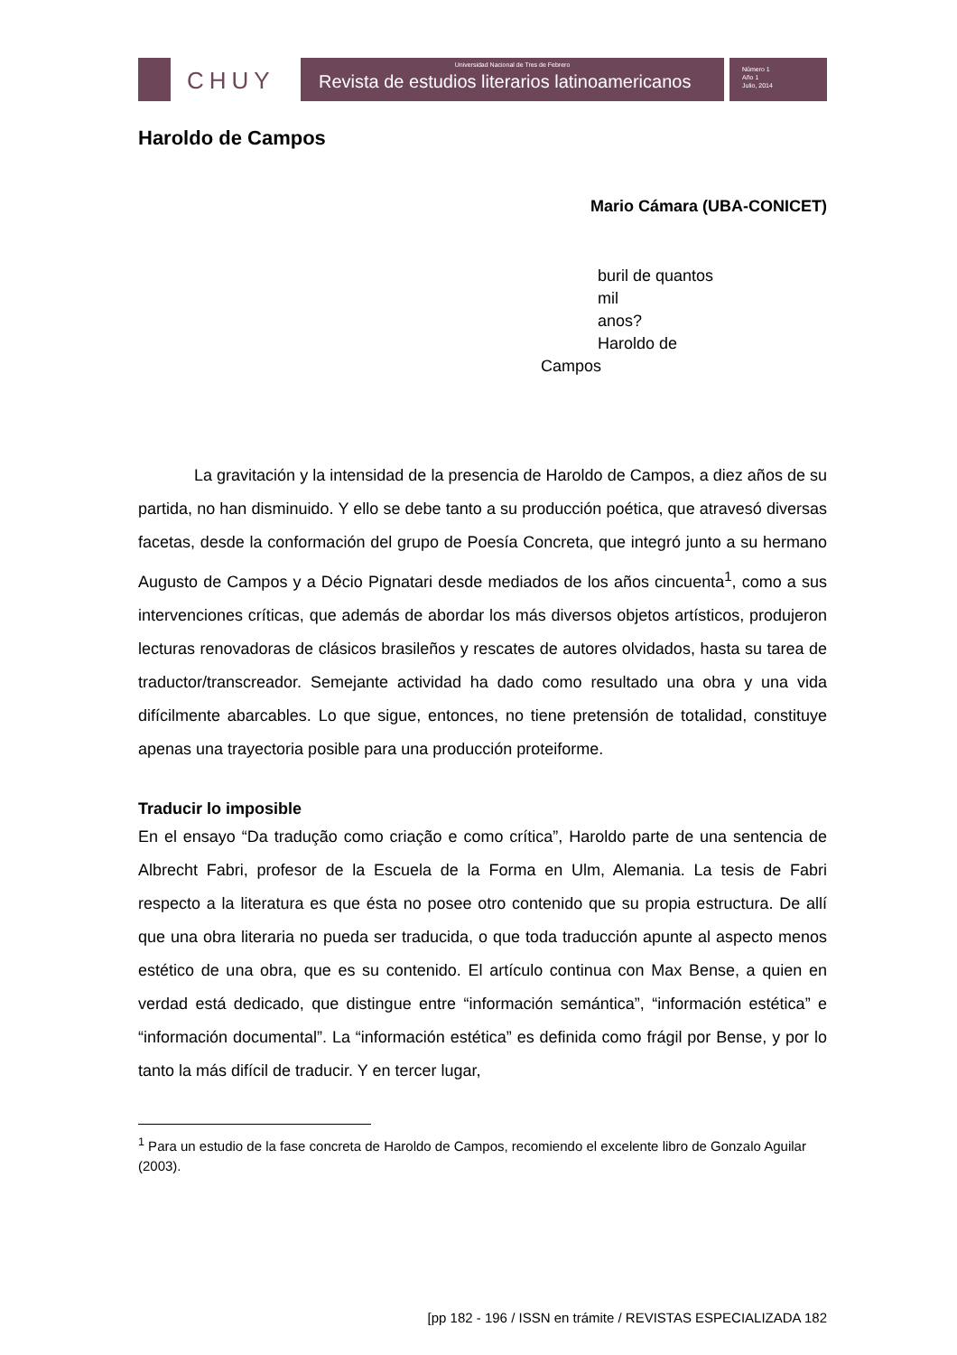CHUY
Universidad Nacional de Tres de Febrero
Revista de estudios literarios latinoamericanos
Número 1
Año 1
Julio, 2014
Haroldo de Campos
Mario Cámara (UBA-CONICET)
buril de quantos
mil
anos?
Haroldo de
Campos
La gravitación y la intensidad de la presencia de Haroldo de Campos, a diez años de su partida, no han disminuido. Y ello se debe tanto a su producción poética, que atravesó diversas facetas, desde la conformación del grupo de Poesía Concreta, que integró junto a su hermano Augusto de Campos y a Décio Pignatari desde mediados de los años cincuenta<sup>1</sup>, como a sus intervenciones críticas, que además de abordar los más diversos objetos artísticos, produjeron lecturas renovadoras de clásicos brasileños y rescates de autores olvidados, hasta su tarea de traductor/transcreador. Semejante actividad ha dado como resultado una obra y una vida difícilmente abarcables. Lo que sigue, entonces, no tiene pretensión de totalidad, constituye apenas una trayectoria posible para una producción proteiforme.
Traducir lo imposible
En el ensayo “Da tradução como criação e como crítica”, Haroldo parte de una sentencia de Albrecht Fabri, profesor de la Escuela de la Forma en Ulm, Alemania. La tesis de Fabri respecto a la literatura es que ésta no posee otro contenido que su propia estructura. De allí que una obra literaria no pueda ser traducida, o que toda traducción apunte al aspecto menos estético de una obra, que es su contenido. El artículo continua con Max Bense, a quien en verdad está dedicado, que distingue entre “información semántica”, “información estética” e “información documental”. La “información estética” es definida como frágil por Bense, y por lo tanto la más difícil de traducir. Y en tercer lugar,
<sup>1</sup> Para un estudio de la fase concreta de Haroldo de Campos, recomiendo el excelente libro de Gonzalo Aguilar (2003).
[pp 182 - 196 / ISSN en trámite / REVISTAS ESPECIALIZADA 182